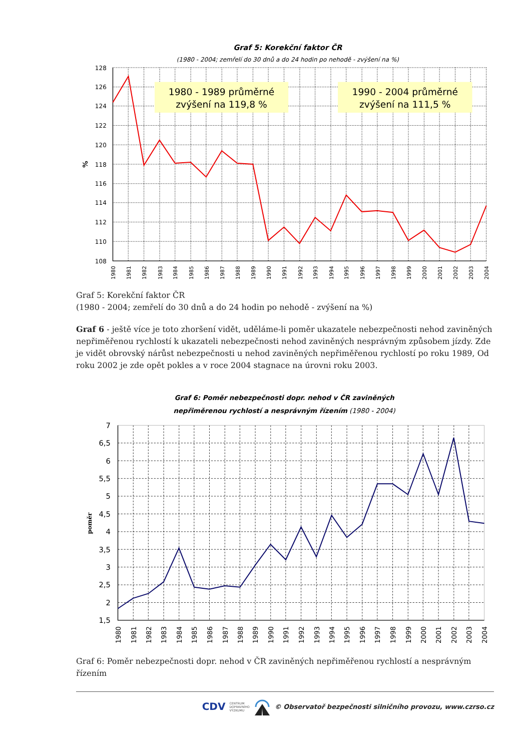Graf 5: Korekční faktor ČR
(1980 - 2004; zemřelí do 30 dnů a do 24 hodin po nehodě - zvýšení na %)
1980 - 1989 průměrné
zvýšení na 119,8 %
1990 - 2004 průměrné
zvýšení na 111,5 %
128
126
124
122
120
118
116
114
112
110
108
%
1980
1981
1982
1983
1984
1985
1986
1987
1988
1989
1990
1991
1992
1993
1994
1995
1996
1997
1998
1999
2000
2001
2002
2003
2004
Graf 5: Korekční faktor ČR
(1980 - 2004; zemřelí do 30 dnů a do 24 hodin po nehodě - zvýšení na %)
Graf 6 - ještě více je toto zhoršení vidět, uděláme-li poměr ukazatele nebezpečnosti nehod zaviněných nepřiměřenou rychlostí k ukazateli nebezpečnosti nehod zaviněných nesprávným způsobem jízdy. Zde je vidět obrovský nárůst nebezpečnosti u nehod zaviněných nepřiměřenou rychlostí po roku 1989, Od roku 2002 je zde opět pokles a v roce 2004 stagnace na úrovni roku 2003.
Graf 6: Poměr nebezpečnosti dopr. nehod v ČR zaviněných
nepřiměrenou rychlostí a nesprávným řízením (1980 - 2004)
7
6,5
6
5,5
5
4,5
4
3,5
3
2,5
2
1,5
poměr
1980
1981
1982
1983
1984
1985
1986
1987
1988
1989
1990
1991
1992
1993
1994
1995
1996
1997
1998
1999
2000
2001
2002
2003
2004
Graf 6: Poměr nebezpečnosti dopr. nehod v ČR zaviněných nepřiměřenou rychlostí a nesprávným řízením
CDV CENTRUM
DOPRAVNÍHO
VÝZKUMU © Observatoř bezpečnosti silničního provozu, www.czrso.cz